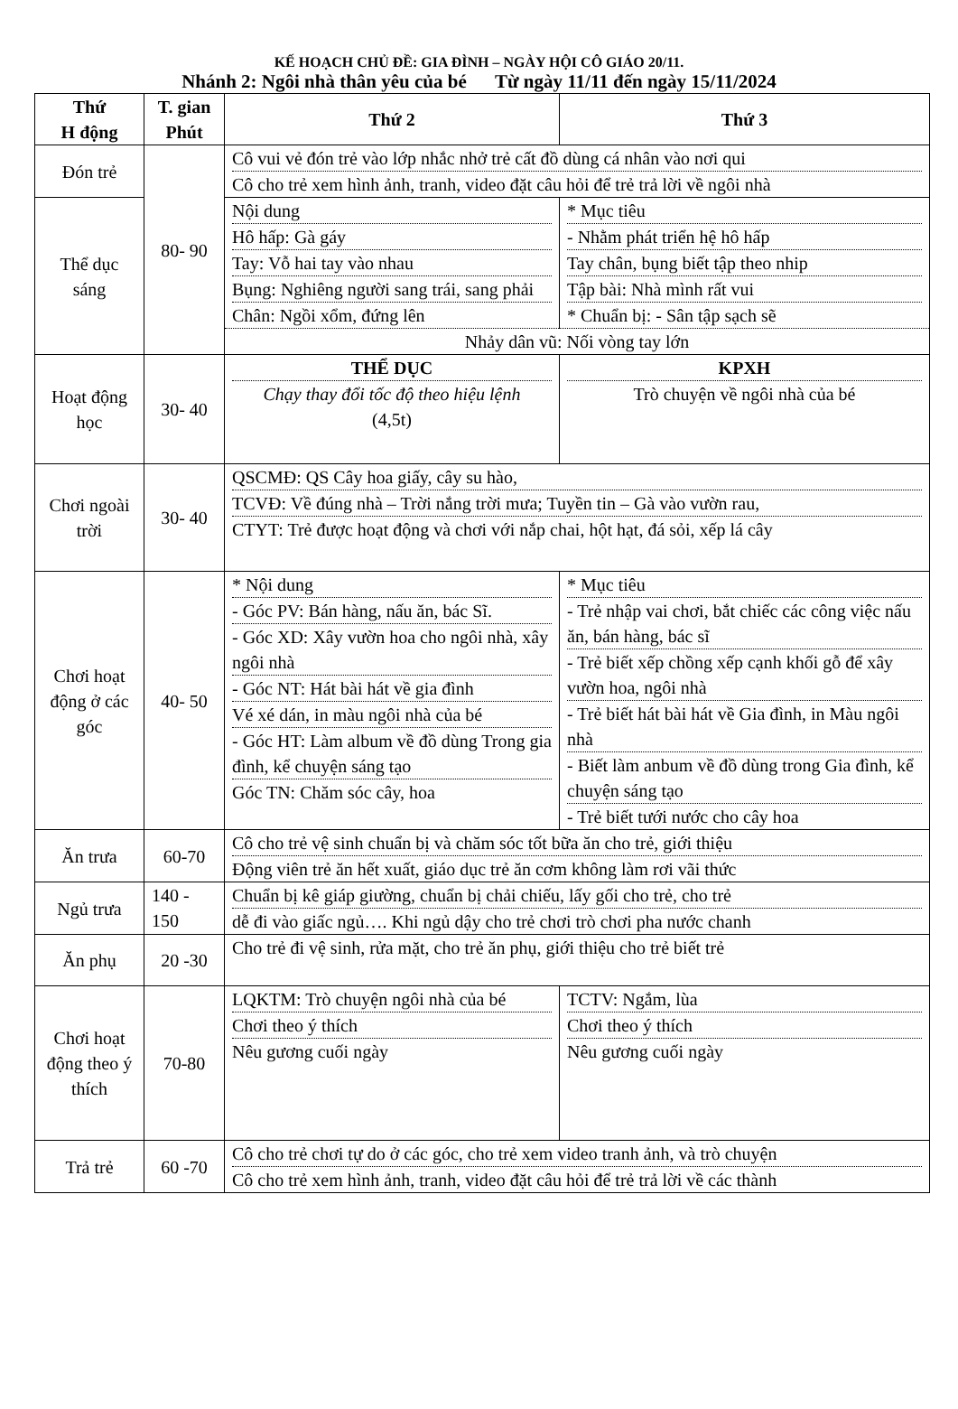KẾ HOẠCH CHỦ ĐỀ: GIA ĐÌNH – NGÀY HỘI CÔ GIÁO 20/11.
Nhánh 2: Ngôi nhà thân yêu của bé Từ ngày 11/11 đến ngày 15/11/2024
| Thứ H động | T. gian Phút | Thứ 2 | Thứ 3 |
| --- | --- | --- | --- |
| Đón trẻ | 80- 90 | Cô vui vẻ đón trẻ vào lớp nhắc nhở trẻ cất đồ dùng cá nhân vào nơi qui Cô cho trẻ xem hình ảnh, tranh, video đặt câu hỏi để trẻ trả lời về ngôi nhà | |
| Thể dục sáng | | / Nội dung Hô hấp: Gà gáy Tay: Vỗ hai tay vào nhau Bụng: Nghiêng người sang trái, sang phải Chân: Ngồi xổm, đứng lên / * Mục tiêu - Nhằm phát triển hệ hô hấp Tay chân, bụng biết tập theo nhip Tập bài: Nhà mình rất vui * Chuẩn bị: - Sân tập sạch sẽ / / Nhảy dân vũ: Nối vòng tay lớn / / | |
| Hoạt động học | 30- 40 | THỂ DỤC Chạy thay đổi tốc độ theo hiệu lệnh (4,5t) | KPXH Trò chuyện về ngôi nhà của bé |
| Chơi ngoài trời | 30- 40 | QSCMĐ: QS Cây hoa giấy, cây su hào, TCVĐ: Về đúng nhà – Trời nắng trời mưa; Tuyền tin – Gà vào vườn rau, CTYT: Trẻ được hoạt động và chơi với nắp chai, hột hạt, đá sỏi, xếp lá cây | |
| Chơi hoạt động ở các góc | 40- 50 | * Nội dung - Góc PV: Bán hàng, nấu ăn, bác Sĩ. - Góc XD: Xây vườn hoa cho ngôi nhà, xây ngôi nhà - Góc NT: Hát bài hát về gia đình Vé xé dán, in màu ngôi nhà của bé - Góc HT: Làm album về đồ dùng Trong gia đình, kể chuyện sáng tạo Góc TN: Chăm sóc cây, hoa | * Mục tiêu - Trẻ nhập vai chơi, bắt chiếc các công việc nấu ăn, bán hàng, bác sĩ - Trẻ biết xếp chồng xếp cạnh khối gỗ để xây vườn hoa, ngôi nhà - Trẻ biết hát bài hát về Gia đình, in Màu ngôi nhà - Biết làm anbum về đồ dùng trong Gia đình, kể chuyện sáng tạo - Trẻ biết tưới nước cho cây hoa |
| Ăn trưa | 60-70 | Cô cho trẻ vệ sinh chuẩn bị và chăm sóc tốt bữa ăn cho trẻ, giới thiệu Động viên trẻ ăn hết xuất, giáo dục trẻ ăn cơm không làm rơi vãi thức | |
| Ngủ trưa | 140 - 150 | Chuẩn bị kê giáp giường, chuẩn bị chải chiếu, lấy gối cho trẻ, cho trẻ dễ đi vào giấc ngủ…. Khi ngủ dậy cho trẻ chơi trò chơi pha nước chanh | |
| Ăn phụ | 20 -30 | Cho trẻ đi vệ sinh, rửa mặt, cho trẻ ăn phụ, giới thiệu cho trẻ biết trẻ | |
| Chơi hoạt động theo ý thích | 70-80 | LQKTM: Trò chuyện ngôi nhà của bé Chơi theo ý thích Nêu gương cuối ngày | TCTV: Ngắm, lùa Chơi theo ý thích Nêu gương cuối ngày |
| Trả trẻ | 60 -70 | Cô cho trẻ chơi tự do ở các góc, cho trẻ xem video tranh ảnh, và trò chuyện Cô cho trẻ xem hình ảnh, tranh, video đặt câu hỏi để trẻ trả lời về các thành | |